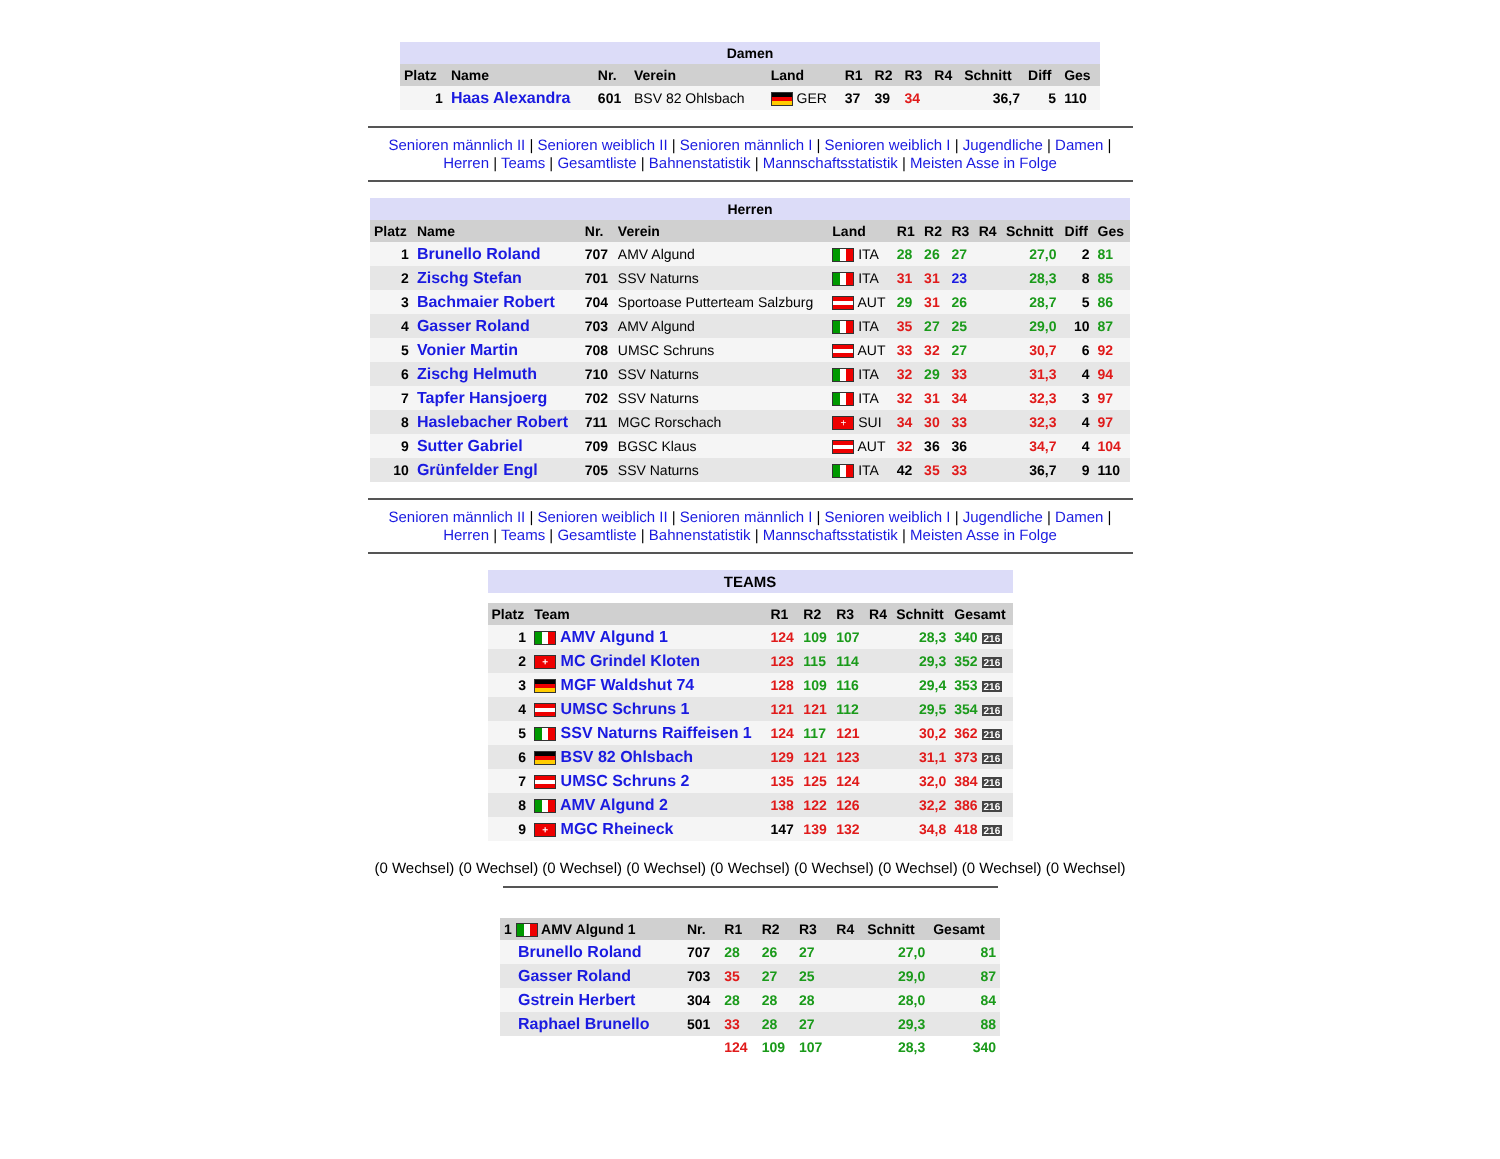| Damen | | | | | | | | | | | |
| Platz | Name | Nr. | Verein | Land | R1 | R2 | R3 | R4 | Schnitt | Diff | Ges |
| 1 | Haas Alexandra | 601 | BSV 82 Ohlsbach | GER | 37 | 39 | 34 | | 36,7 | 5 | 110 |
Senioren männlich II | Senioren weiblich II | Senioren männlich I | Senioren weiblich I | Jugendliche | Damen |
Herren | Teams | Gesamtliste | Bahnenstatistik | Mannschaftsstatistik | Meisten Asse in Folge
| Herren | | | | | | | | | | | |
| Platz | Name | Nr. | Verein | Land | R1 | R2 | R3 | R4 | Schnitt | Diff | Ges |
| 1 | Brunello Roland | 707 | AMV Algund | ITA | 28 | 26 | 27 | | 27,0 | 2 | 81 |
| 2 | Zischg Stefan | 701 | SSV Naturns | ITA | 31 | 31 | 23 | | 28,3 | 8 | 85 |
| 3 | Bachmaier Robert | 704 | Sportoase Putterteam Salzburg | AUT | 29 | 31 | 26 | | 28,7 | 5 | 86 |
| 4 | Gasser Roland | 703 | AMV Algund | ITA | 35 | 27 | 25 | | 29,0 | 10 | 87 |
| 5 | Vonier Martin | 708 | UMSC Schruns | AUT | 33 | 32 | 27 | | 30,7 | 6 | 92 |
| 6 | Zischg Helmuth | 710 | SSV Naturns | ITA | 32 | 29 | 33 | | 31,3 | 4 | 94 |
| 7 | Tapfer Hansjoerg | 702 | SSV Naturns | ITA | 32 | 31 | 34 | | 32,3 | 3 | 97 |
| 8 | Haslebacher Robert | 711 | MGC Rorschach | + SUI | 34 | 30 | 33 | | 32,3 | 4 | 97 |
| 9 | Sutter Gabriel | 709 | BGSC Klaus | AUT | 32 | 36 | 36 | | 34,7 | 4 | 104 |
| 10 | Grünfelder Engl | 705 | SSV Naturns | ITA | 42 | 35 | 33 | | 36,7 | 9 | 110 |
Senioren männlich II | Senioren weiblich II | Senioren männlich I | Senioren weiblich I | Jugendliche | Damen |
Herren | Teams | Gesamtliste | Bahnenstatistik | Mannschaftsstatistik | Meisten Asse in Folge
| TEAMS | | | | | | | |
| Platz | Team | R1 | R2 | R3 | R4 | Schnitt | Gesamt |
| 1 | AMV Algund 1 | 124 | 109 | 107 | | 28,3 | 340 216 |
| 2 | + MC Grindel Kloten | 123 | 115 | 114 | | 29,3 | 352 216 |
| 3 | MGF Waldshut 74 | 128 | 109 | 116 | | 29,4 | 353 216 |
| 4 | UMSC Schruns 1 | 121 | 121 | 112 | | 29,5 | 354 216 |
| 5 | SSV Naturns Raiffeisen 1 | 124 | 117 | 121 | | 30,2 | 362 216 |
| 6 | BSV 82 Ohlsbach | 129 | 121 | 123 | | 31,1 | 373 216 |
| 7 | UMSC Schruns 2 | 135 | 125 | 124 | | 32,0 | 384 216 |
| 8 | AMV Algund 2 | 138 | 122 | 126 | | 32,2 | 386 216 |
| 9 | + MGC Rheineck | 147 | 139 | 132 | | 34,8 | 418 216 |
(0 Wechsel) (0 Wechsel) (0 Wechsel) (0 Wechsel) (0 Wechsel) (0 Wechsel) (0 Wechsel) (0 Wechsel) (0 Wechsel)
| 1 AMV Algund 1 | Nr. | R1 | R2 | R3 | R4 | Schnitt | Gesamt |
| --- | --- | --- | --- | --- | --- | --- | --- |
| Brunello Roland | 707 | 28 | 26 | 27 | | 27,0 | 81 |
| Gasser Roland | 703 | 35 | 27 | 25 | | 29,0 | 87 |
| Gstrein Herbert | 304 | 28 | 28 | 28 | | 28,0 | 84 |
| Raphael Brunello | 501 | 33 | 28 | 27 | | 29,3 | 88 |
| | | 124 | 109 | 107 | | 28,3 | 340 |